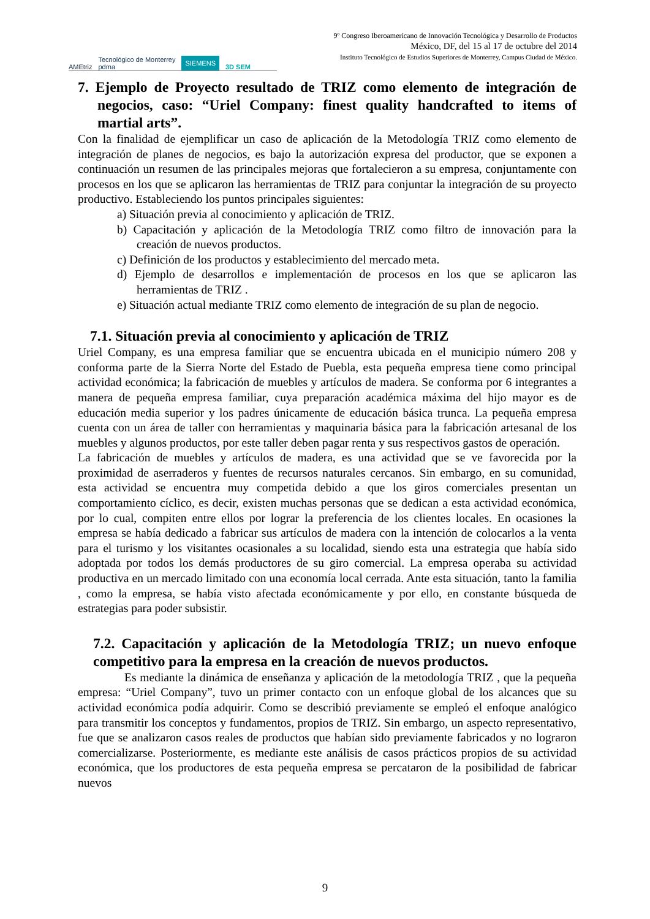AMEtriz Tecnológico de Monterrey
pdma SIEMENS 3D SEM
9º Congreso Iberoamericano de Innovación Tecnológica y Desarrollo de Productos
México, DF, del 15 al 17 de octubre del 2014
Instituto Tecnológico de Estudios Superiores de Monterrey, Campus Ciudad de México.
7. Ejemplo de Proyecto resultado de TRIZ como elemento de integración de negocios, caso: “Uriel Company: finest quality handcrafted to items of martial arts”.
Con la finalidad de ejemplificar un caso de aplicación de la Metodología TRIZ como elemento de integración de planes de negocios, es bajo la autorización expresa del productor, que se exponen a continuación un resumen de las principales mejoras que fortalecieron a su empresa, conjuntamente con procesos en los que se aplicaron las herramientas de TRIZ para conjuntar la integración de su proyecto productivo. Estableciendo los puntos principales siguientes:
a) Situación previa al conocimiento y aplicación de TRIZ.
b) Capacitación y aplicación de la Metodología TRIZ como filtro de innovación para la creación de nuevos productos.
c) Definición de los productos y establecimiento del mercado meta.
d) Ejemplo de desarrollos e implementación de procesos en los que se aplicaron las herramientas de TRIZ .
e) Situación actual mediante TRIZ como elemento de integración de su plan de negocio.
7.1. Situación previa al conocimiento y aplicación de TRIZ
Uriel Company, es una empresa familiar que se encuentra ubicada en el municipio número 208 y conforma parte de la Sierra Norte del Estado de Puebla, esta pequeña empresa tiene como principal actividad económica; la fabricación de muebles y artículos de madera. Se conforma por 6 integrantes a manera de pequeña empresa familiar, cuya preparación académica máxima del hijo mayor es de educación media superior y los padres únicamente de educación básica trunca. La pequeña empresa cuenta con un área de taller con herramientas y maquinaria básica para la fabricación artesanal de los muebles y algunos productos, por este taller deben pagar renta y sus respectivos gastos de operación.
La fabricación de muebles y artículos de madera, es una actividad que se ve favorecida por la proximidad de aserraderos y fuentes de recursos naturales cercanos. Sin embargo, en su comunidad, esta actividad se encuentra muy competida debido a que los giros comerciales presentan un comportamiento cíclico, es decir, existen muchas personas que se dedican a esta actividad económica, por lo cual, compiten entre ellos por lograr la preferencia de los clientes locales. En ocasiones la empresa se había dedicado a fabricar sus artículos de madera con la intención de colocarlos a la venta para el turismo y los visitantes ocasionales a su localidad, siendo esta una estrategia que había sido adoptada por todos los demás productores de su giro comercial. La empresa operaba su actividad productiva en un mercado limitado con una economía local cerrada. Ante esta situación, tanto la familia , como la empresa, se había visto afectada económicamente y por ello, en constante búsqueda de estrategias para poder subsistir.
7.2. Capacitación y aplicación de la Metodología TRIZ; un nuevo enfoque competitivo para la empresa en la creación de nuevos productos.
Es mediante la dinámica de enseñanza y aplicación de la metodología TRIZ , que la pequeña empresa: “Uriel Company”, tuvo un primer contacto con un enfoque global de los alcances que su actividad económica podía adquirir. Como se describió previamente se empleó el enfoque analógico para transmitir los conceptos y fundamentos, propios de TRIZ. Sin embargo, un aspecto representativo, fue que se analizaron casos reales de productos que habían sido previamente fabricados y no lograron comercializarse. Posteriormente, es mediante este análisis de casos prácticos propios de su actividad económica, que los productores de esta pequeña empresa se percataron de la posibilidad de fabricar nuevos
9